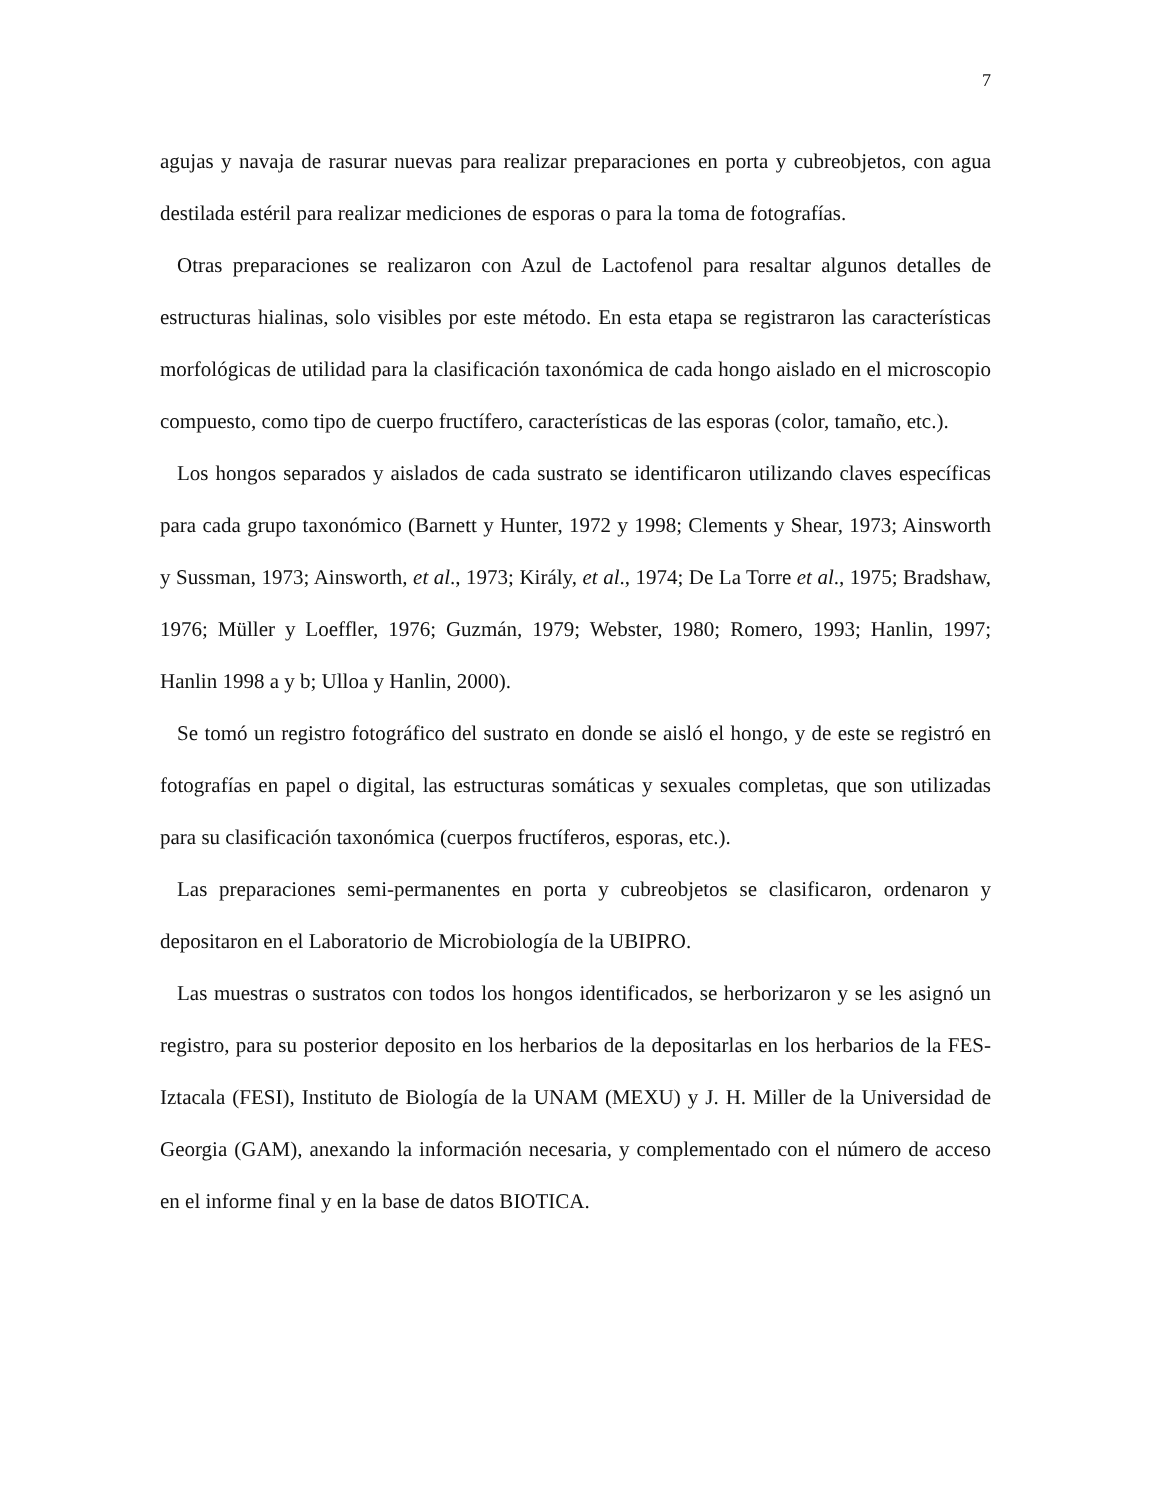7
agujas y navaja de rasurar nuevas para realizar preparaciones en porta y cubreobjetos, con agua destilada estéril para realizar mediciones de esporas o para la toma de fotografías.
Otras preparaciones se realizaron con Azul de Lactofenol para resaltar algunos detalles de estructuras hialinas, solo visibles por este método. En esta etapa se registraron las características morfológicas de utilidad para la clasificación taxonómica de cada hongo aislado en el microscopio compuesto, como tipo de cuerpo fructífero, características de las esporas (color, tamaño, etc.).
Los hongos separados y aislados de cada sustrato se identificaron utilizando claves específicas para cada grupo taxonómico (Barnett y Hunter, 1972 y 1998; Clements y Shear, 1973; Ainsworth y Sussman, 1973; Ainsworth, et al., 1973; Király, et al., 1974; De La Torre et al., 1975; Bradshaw, 1976; Müller y Loeffler, 1976; Guzmán, 1979; Webster, 1980; Romero, 1993; Hanlin, 1997; Hanlin 1998 a y b; Ulloa y Hanlin, 2000).
Se tomó un registro fotográfico del sustrato en donde se aisló el hongo, y de este se registró en fotografías en papel o digital, las estructuras somáticas y sexuales completas, que son utilizadas para su clasificación taxonómica (cuerpos fructíferos, esporas, etc.).
Las preparaciones semi-permanentes en porta y cubreobjetos se clasificaron, ordenaron y depositaron en el Laboratorio de Microbiología de la UBIPRO.
Las muestras o sustratos con todos los hongos identificados, se herborizaron y se les asignó un registro, para su posterior deposito en los herbarios de la depositarlas en los herbarios de la FES-Iztacala (FESI), Instituto de Biología de la UNAM (MEXU) y J. H. Miller de la Universidad de Georgia (GAM), anexando la información necesaria, y complementado con el número de acceso en el informe final y en la base de datos BIOTICA.